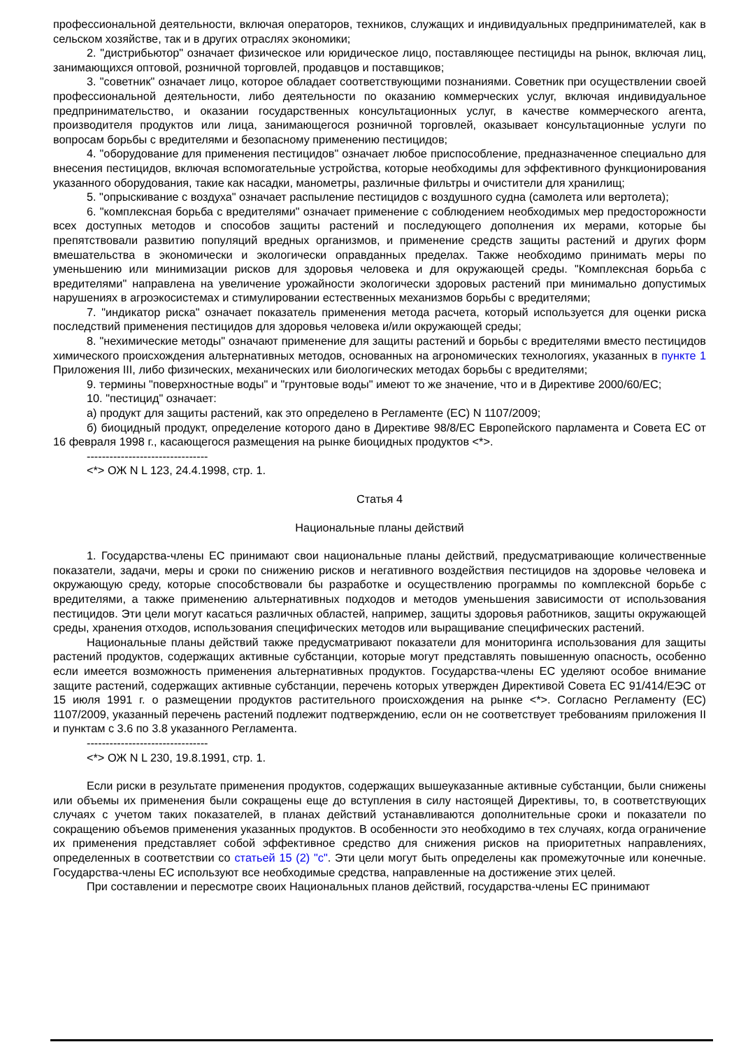профессиональной деятельности, включая операторов, техников, служащих и индивидуальных предпринимателей, как в сельском хозяйстве, так и в других отраслях экономики;
2. "дистрибьютор" означает физическое или юридическое лицо, поставляющее пестициды на рынок, включая лиц, занимающихся оптовой, розничной торговлей, продавцов и поставщиков;
3. "советник" означает лицо, которое обладает соответствующими познаниями. Советник при осуществлении своей профессиональной деятельности, либо деятельности по оказанию коммерческих услуг, включая индивидуальное предпринимательство, и оказании государственных консультационных услуг, в качестве коммерческого агента, производителя продуктов или лица, занимающегося розничной торговлей, оказывает консультационные услуги по вопросам борьбы с вредителями и безопасному применению пестицидов;
4. "оборудование для применения пестицидов" означает любое приспособление, предназначенное специально для внесения пестицидов, включая вспомогательные устройства, которые необходимы для эффективного функционирования указанного оборудования, такие как насадки, манометры, различные фильтры и очистители для хранилищ;
5. "опрыскивание с воздуха" означает распыление пестицидов с воздушного судна (самолета или вертолета);
6. "комплексная борьба с вредителями" означает применение с соблюдением необходимых мер предосторожности всех доступных методов и способов защиты растений и последующего дополнения их мерами, которые бы препятствовали развитию популяций вредных организмов, и применение средств защиты растений и других форм вмешательства в экономически и экологически оправданных пределах. Также необходимо принимать меры по уменьшению или минимизации рисков для здоровья человека и для окружающей среды. "Комплексная борьба с вредителями" направлена на увеличение урожайности экологически здоровых растений при минимально допустимых нарушениях в агроэкосистемах и стимулировании естественных механизмов борьбы с вредителями;
7. "индикатор риска" означает показатель применения метода расчета, который используется для оценки риска последствий применения пестицидов для здоровья человека и/или окружающей среды;
8. "нехимические методы" означают применение для защиты растений и борьбы с вредителями вместо пестицидов химического происхождения альтернативных методов, основанных на агрономических технологиях, указанных в пункте 1 Приложения III, либо физических, механических или биологических методах борьбы с вредителями;
9. термины "поверхностные воды" и "грунтовые воды" имеют то же значение, что и в Директиве 2000/60/ЕС;
10. "пестицид" означает:
а) продукт для защиты растений, как это определено в Регламенте (ЕС) N 1107/2009;
б) биоцидный продукт, определение которого дано в Директиве 98/8/ЕС Европейского парламента и Совета ЕС от 16 февраля 1998 г., касающегося размещения на рынке биоцидных продуктов <*>.
--------------------------------
<*> ОЖ N L 123, 24.4.1998, стр. 1.
Статья 4
Национальные планы действий
1. Государства-члены ЕС принимают свои национальные планы действий, предусматривающие количественные показатели, задачи, меры и сроки по снижению рисков и негативного воздействия пестицидов на здоровье человека и окружающую среду, которые способствовали бы разработке и осуществлению программы по комплексной борьбе с вредителями, а также применению альтернативных подходов и методов уменьшения зависимости от использования пестицидов. Эти цели могут касаться различных областей, например, защиты здоровья работников, защиты окружающей среды, хранения отходов, использования специфических методов или выращивание специфических растений.
Национальные планы действий также предусматривают показатели для мониторинга использования для защиты растений продуктов, содержащих активные субстанции, которые могут представлять повышенную опасность, особенно если имеется возможность применения альтернативных продуктов. Государства-члены ЕС уделяют особое внимание защите растений, содержащих активные субстанции, перечень которых утвержден Директивой Совета ЕС 91/414/ЕЭС от 15 июля 1991 г. о размещении продуктов растительного происхождения на рынке <*>. Согласно Регламенту (ЕС) 1107/2009, указанный перечень растений подлежит подтверждению, если он не соответствует требованиям приложения II и пунктам с 3.6 по 3.8 указанного Регламента.
--------------------------------
<*> ОЖ N L 230, 19.8.1991, стр. 1.
Если риски в результате применения продуктов, содержащих вышеуказанные активные субстанции, были снижены или объемы их применения были сокращены еще до вступления в силу настоящей Директивы, то, в соответствующих случаях с учетом таких показателей, в планах действий устанавливаются дополнительные сроки и показатели по сокращению объемов применения указанных продуктов. В особенности это необходимо в тех случаях, когда ограничение их применения представляет собой эффективное средство для снижения рисков на приоритетных направлениях, определенных в соответствии со статьей 15 (2) "c". Эти цели могут быть определены как промежуточные или конечные. Государства-члены ЕС используют все необходимые средства, направленные на достижение этих целей.
При составлении и пересмотре своих Национальных планов действий, государства-члены ЕС принимают